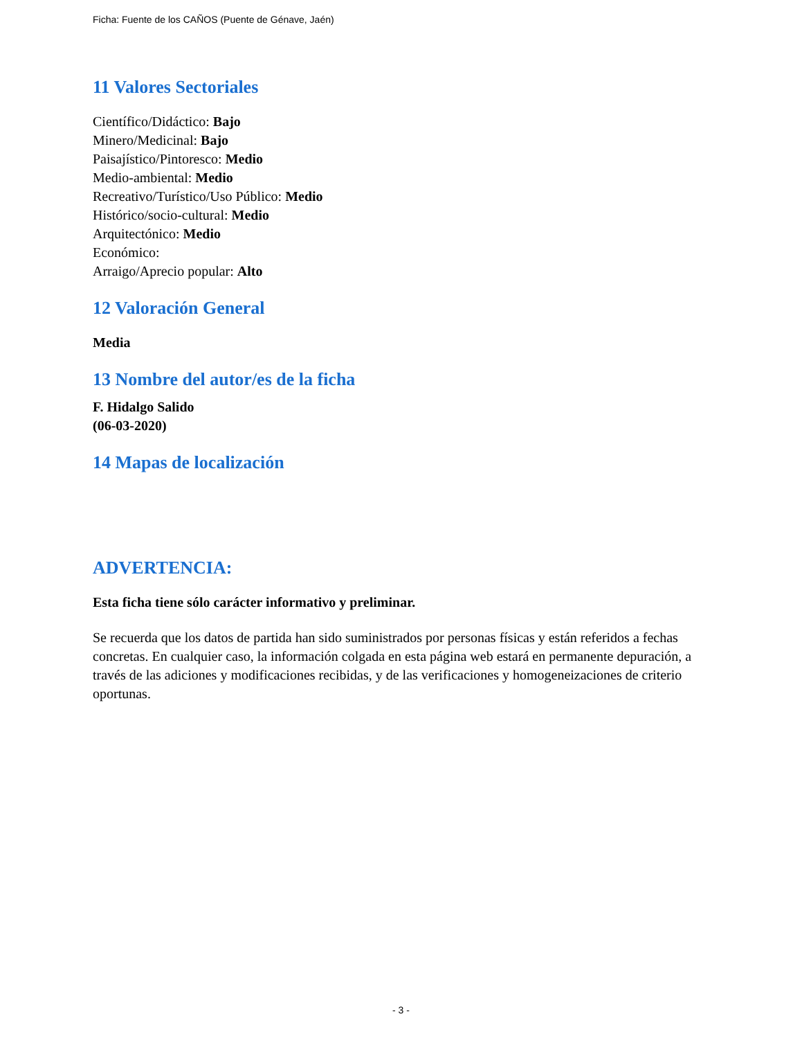Ficha: Fuente de los CAÑOS (Puente de Génave, Jaén)
11 Valores Sectoriales
Científico/Didáctico: Bajo
Minero/Medicinal: Bajo
Paisajístico/Pintoresco: Medio
Medio-ambiental: Medio
Recreativo/Turístico/Uso Público: Medio
Histórico/socio-cultural: Medio
Arquitectónico: Medio
Económico:
Arraigo/Aprecio popular: Alto
12 Valoración General
Media
13 Nombre del autor/es de la ficha
F. Hidalgo Salido
(06-03-2020)
14 Mapas de localización
ADVERTENCIA:
Esta ficha tiene sólo carácter informativo y preliminar.
Se recuerda que los datos de partida han sido suministrados por personas físicas y están referidos a fechas concretas. En cualquier caso, la información colgada en esta página web estará en permanente depuración, a través de las adiciones y modificaciones recibidas, y de las verificaciones y homogeneizaciones de criterio oportunas.
- 3 -